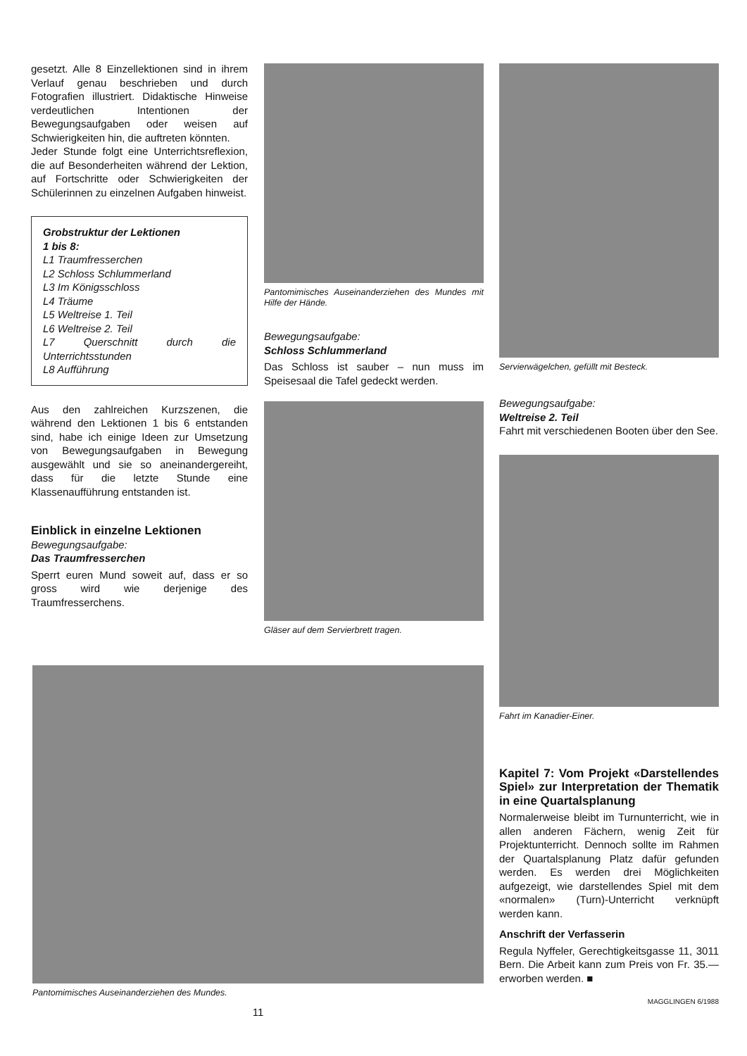gesetzt. Alle 8 Einzellektionen sind in ihrem Verlauf genau beschrieben und durch Fotografien illustriert. Didaktische Hinweise verdeutlichen Intentionen der Bewegungsaufgaben oder weisen auf Schwierigkeiten hin, die auftreten könnten.
Jeder Stunde folgt eine Unterrichtsreflexion, die auf Besonderheiten während der Lektion, auf Fortschritte oder Schwierigkeiten der Schülerinnen zu einzelnen Aufgaben hinweist.
Grobstruktur der Lektionen
1 bis 8:
L1 Traumfresserchen
L2 Schloss Schlummerland
L3 Im Königsschloss
L4 Träume
L5 Weltreise 1. Teil
L6 Weltreise 2. Teil
L7 Querschnitt durch die Unterrichtsstunden
L8 Aufführung
Aus den zahlreichen Kurzszenen, die während den Lektionen 1 bis 6 entstanden sind, habe ich einige Ideen zur Umsetzung von Bewegungsaufgaben in Bewegung ausgewählt und sie so aneinandergereiht, dass für die letzte Stunde eine Klassenaufführung entstanden ist.
Einblick in einzelne Lektionen
Bewegungsaufgabe:
Das Traumfresserchen
Sperrt euren Mund soweit auf, dass er so gross wird wie derjenige des Traumfresserchens.
Pantomimisches Auseinanderziehen des Mundes mit Hilfe der Hände.
Bewegungsaufgabe:
Schloss Schlummerland
Das Schloss ist sauber – nun muss im Speisesaal die Tafel gedeckt werden.
Gläser auf dem Servierbrett tragen.
Servierwägelchen, gefüllt mit Besteck.
Bewegungsaufgabe:
Weltreise 2. Teil
Fahrt mit verschiedenen Booten über den See.
Fahrt im Kanadier-Einer.
Kapitel 7: Vom Projekt «Darstellendes Spiel» zur Interpretation der Thematik in eine Quartalsplanung
Normalerweise bleibt im Turnunterricht, wie in allen anderen Fächern, wenig Zeit für Projektunterricht. Dennoch sollte im Rahmen der Quartalsplanung Platz dafür gefunden werden. Es werden drei Möglichkeiten aufgezeigt, wie darstellendes Spiel mit dem «normalen» (Turn)-Unterricht verknüpft werden kann.
Anschrift der Verfasserin
Regula Nyffeler, Gerechtigkeitsgasse 11, 3011 Bern. Die Arbeit kann zum Preis von Fr. 35.— erworben werden. ■
MAGGLINGEN 6/1988
Pantomimisches Auseinanderziehen des Mundes.
11